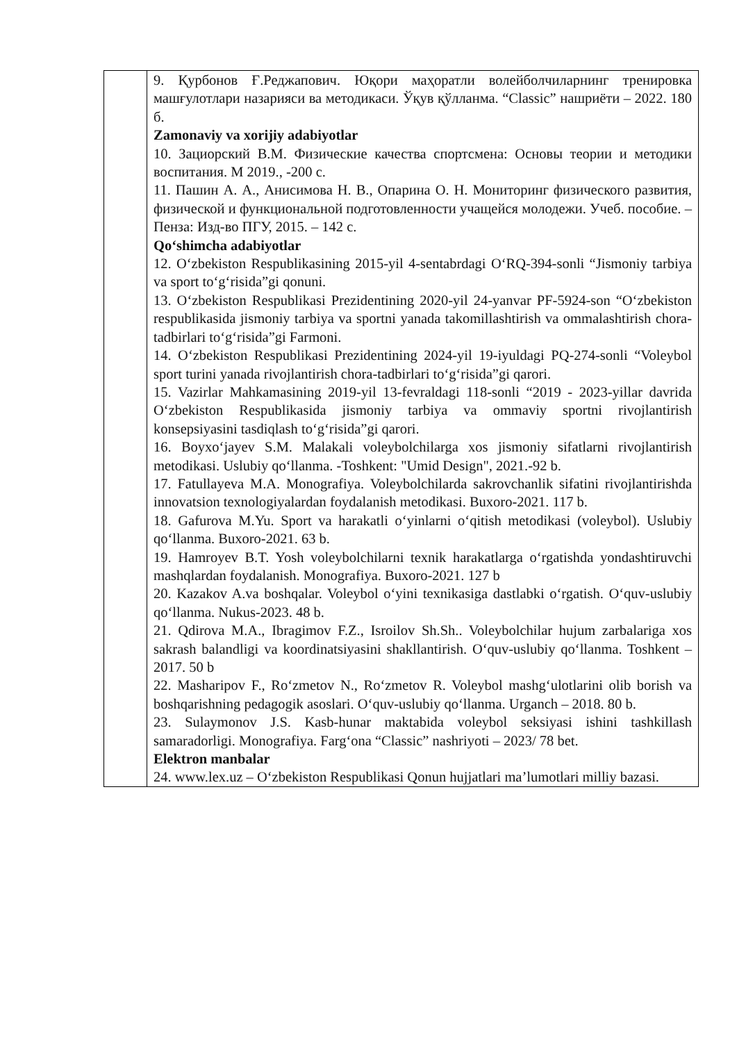| | 9. Қурбонов Ғ.Реджапович. Юқори маҳоратли волейболчиларнинг тренировка машғулотлари назарияси ва методикаси. Ўқув қўлланма. “Classic” нашриёти – 2022. 180 б. Zamonaviy va xorijiy adabiyotlar 10. Зациорский В.М. Физические качества спортсмена: Основы теории и методики воспитания. М 2019., -200 с. 11. Пашин А. А., Анисимова Н. В., Опарина О. Н. Мониторинг физического развития, физической и функциональной подготовленности учащейся молодежи. Учеб. пособие. – Пенза: Изд-во ПГУ, 2015. – 142 с. Qo‘shimcha adabiyotlar 12. O‘zbekiston Respublikasining 2015-yil 4-sentabrdagi O‘RQ-394-sonli “Jismoniy tarbiya va sport to‘g‘risida”gi qonuni. 13. O‘zbekiston Respublikasi Prezidentining 2020-yil 24-yanvar PF-5924-son “O‘zbekiston respublikasida jismoniy tarbiya va sportni yanada takomillashtirish va ommalashtirish chora-tadbirlari to‘g‘risida”gi Farmoni. 14. O‘zbekiston Respublikasi Prezidentining 2024-yil 19-iyuldagi PQ-274-sonli “Voleybol sport turini yanada rivojlantirish chora-tadbirlari to‘g‘risida”gi qarori. 15. Vazirlar Mahkamasining 2019-yil 13-fevraldagi 118-sonli “2019 - 2023-yillar davrida O‘zbekiston Respublikasida jismoniy tarbiya va ommaviy sportni rivojlantirish konsepsiyasini tasdiqlash to‘g‘risida”gi qarori. 16. Boyxo‘jayev S.M. Malakali voleybolchilarga xos jismoniy sifatlarni rivojlantirish metodikasi. Uslubiy qo‘llanma. -Toshkent: "Umid Design", 2021.-92 b. 17. Fatullayeva M.A. Monografiya. Voleybolchilarda sakrovchanlik sifatini rivojlantirishda innovatsion texnologiyalardan foydalanish metodikasi. Buxoro-2021. 117 b. 18. Gafurova M.Yu. Sport va harakatli o‘yinlarni o‘qitish metodikasi (voleybol). Uslubiy qo‘llanma. Buxoro-2021. 63 b. 19. Hamroyev B.T. Yosh voleybolchilarni texnik harakatlarga o‘rgatishda yondashtiruvchi mashqlardan foydalanish. Monografiya. Buxoro-2021. 127 b 20. Kazakov A.va boshqalar. Voleybol o‘yini texnikasiga dastlabki o‘rgatish. O‘quv-uslubiy qo‘llanma. Nukus-2023. 48 b. 21. Qdirova M.A., Ibragimov F.Z., Isroilov Sh.Sh.. Voleybolchilar hujum zarbalariga xos sakrash balandligi va koordinatsiyasini shakllantirish. O‘quv-uslubiy qo‘llanma. Toshkent – 2017. 50 b 22. Masharipov F., Ro‘zmetov N., Ro‘zmetov R. Voleybol mashg‘ulotlarini olib borish va boshqarishning pedagogik asoslari. O‘quv-uslubiy qo‘llanma. Urganch – 2018. 80 b. 23. Sulaymonov J.S. Kasb-hunar maktabida voleybol seksiyasi ishini tashkillash samaradorligi. Monografiya. Farg‘ona “Classic” nashriyoti – 2023/ 78 bet. Elektron manbalar 24. www.lex.uz – O‘zbekiston Respublikasi Qonun hujjatlari ma’lumotlari milliy bazasi. |